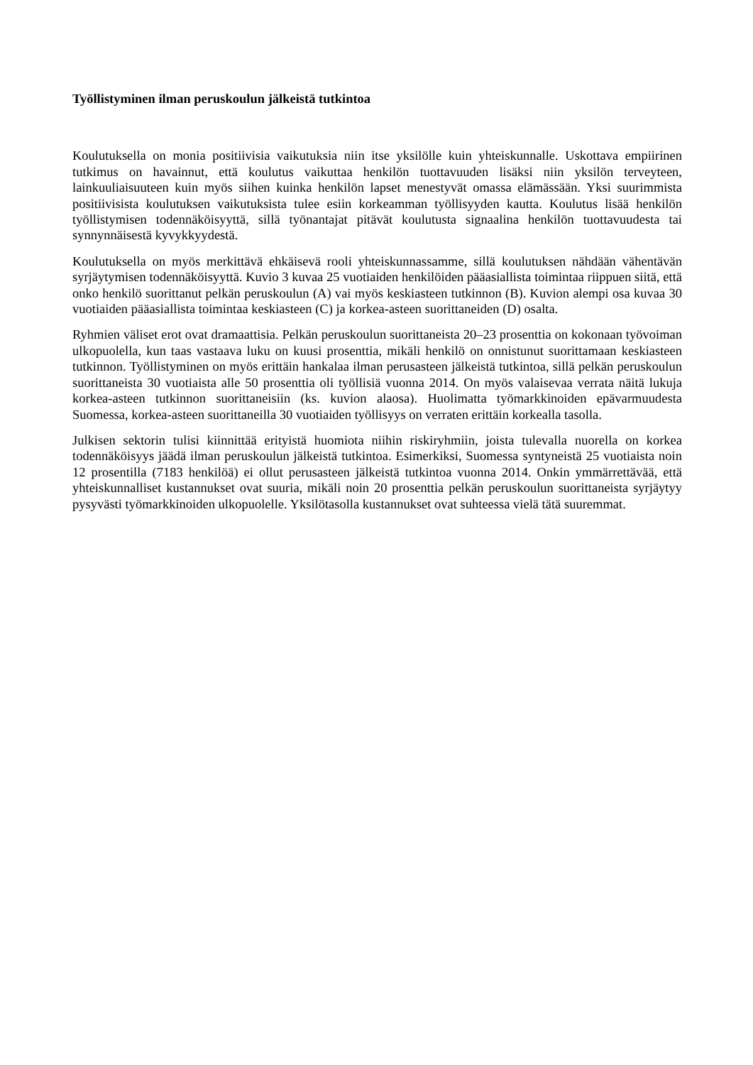Työllistyminen ilman peruskoulun jälkeistä tutkintoa
Koulutuksella on monia positiivisia vaikutuksia niin itse yksilölle kuin yhteiskunnalle. Uskottava empiirinen tutkimus on havainnut, että koulutus vaikuttaa henkilön tuottavuuden lisäksi niin yksilön terveyteen, lainkuuliaisuuteen kuin myös siihen kuinka henkilön lapset menestyvät omassa elämässään. Yksi suurimmista positiivisista koulutuksen vaikutuksista tulee esiin korkeamman työllisyyden kautta. Koulutus lisää henkilön työllistymisen todennäköisyyttä, sillä työnantajat pitävät koulutusta signaalina henkilön tuottavuudesta tai synnynnäisestä kyvykkyydestä.
Koulutuksella on myös merkittävä ehkäisevä rooli yhteiskunnassamme, sillä koulutuksen nähdään vähentävän syrjäytymisen todennäköisyyttä. Kuvio 3 kuvaa 25 vuotiaiden henkilöiden pääasiallista toimintaa riippuen siitä, että onko henkilö suorittanut pelkän peruskoulun (A) vai myös keskiasteen tutkinnon (B). Kuvion alempi osa kuvaa 30 vuotiaiden pääasiallista toimintaa keskiasteen (C) ja korkea-asteen suorittaneiden (D) osalta.
Ryhmien väliset erot ovat dramaattisia. Pelkän peruskoulun suorittaneista 20–23 prosenttia on kokonaan työvoiman ulkopuolella, kun taas vastaava luku on kuusi prosenttia, mikäli henkilö on onnistunut suorittamaan keskiasteen tutkinnon. Työllistyminen on myös erittäin hankalaa ilman perusasteen jälkeistä tutkintoa, sillä pelkän peruskoulun suorittaneista 30 vuotiaista alle 50 prosenttia oli työllisiä vuonna 2014. On myös valaisevaa verrata näitä lukuja korkea-asteen tutkinnon suorittaneisiin (ks. kuvion alaosa). Huolimatta työmarkkinoiden epävarmuudesta Suomessa, korkea-asteen suorittaneilla 30 vuotiaiden työllisyys on verraten erittäin korkealla tasolla.
Julkisen sektorin tulisi kiinnittää erityistä huomiota niihin riskiryhmiin, joista tulevalla nuorella on korkea todennäköisyys jäädä ilman peruskoulun jälkeistä tutkintoa. Esimerkiksi, Suomessa syntyneistä 25 vuotiaista noin 12 prosentilla (7183 henkilöä) ei ollut perusasteen jälkeistä tutkintoa vuonna 2014. Onkin ymmärrettävää, että yhteiskunnalliset kustannukset ovat suuria, mikäli noin 20 prosenttia pelkän peruskoulun suorittaneista syrjäytyy pysyvästi työmarkkinoiden ulkopuolelle. Yksilötasolla kustannukset ovat suhteessa vielä tätä suuremmat.